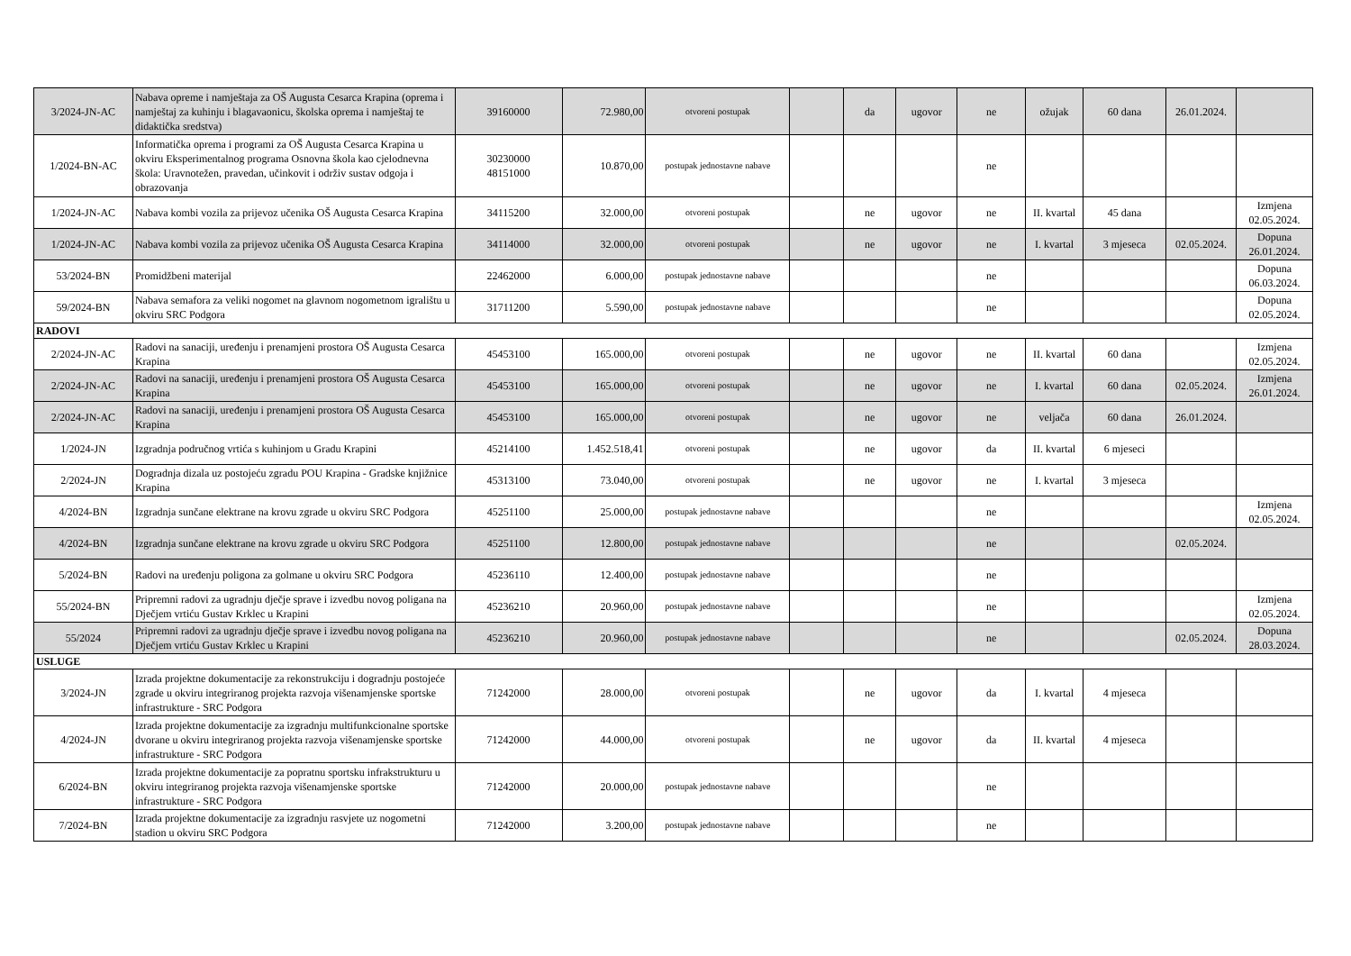| 3/2024-JN-AC | Nabava opreme i namještaja za OŠ Augusta Cesarca Krapina (oprema i namještaj za kuhinju i blagavaonicu, školska oprema i namještaj te didaktička sredstva) | 39160000 | 72.980,00 | otvoreni postupak | | da | ugovor | ne | ožujak | 60 dana | 26.01.2024. | |
| 1/2024-BN-AC | Informatička oprema i programi za OŠ Augusta Cesarca Krapina u okviru Eksperimentalnog programa Osnovna škola kao cjelodnevna škola: Uravnotežen, pravedan, učinkovit i održiv sustav odgoja i obrazovanja | 30230000 48151000 | 10.870,00 | postupak jednostavne nabave | | | | ne | | | | |
| 1/2024-JN-AC | Nabava kombi vozila za prijevoz učenika OŠ Augusta Cesarca Krapina | 34115200 | 32.000,00 | otvoreni postupak | | ne | ugovor | ne | II. kvartal | 45 dana | | Izmjena 02.05.2024. |
| 1/2024-JN-AC | Nabava kombi vozila za prijevoz učenika OŠ Augusta Cesarca Krapina | 34114000 | 32.000,00 | otvoreni postupak | | ne | ugovor | ne | I. kvartal | 3 mjeseca | 02.05.2024. | Dopuna 26.01.2024. |
| 53/2024-BN | Promidžbeni materijal | 22462000 | 6.000,00 | postupak jednostavne nabave | | | | ne | | | | Dopuna 06.03.2024. |
| 59/2024-BN | Nabava semafora za veliki nogomet na glavnom nogometnom igralištu u okviru SRC Podgora | 31711200 | 5.590,00 | postupak jednostavne nabave | | | | ne | | | | Dopuna 02.05.2024. |
| RADOVI | | | | | | | | | | | | |
| 2/2024-JN-AC | Radovi na sanaciji, uređenju i prenamjeni prostora OŠ Augusta Cesarca Krapina | 45453100 | 165.000,00 | otvoreni postupak | | ne | ugovor | ne | II. kvartal | 60 dana | | Izmjena 02.05.2024. |
| 2/2024-JN-AC | Radovi na sanaciji, uređenju i prenamjeni prostora OŠ Augusta Cesarca Krapina | 45453100 | 165.000,00 | otvoreni postupak | | ne | ugovor | ne | I. kvartal | 60 dana | 02.05.2024. | Izmjena 26.01.2024. |
| 2/2024-JN-AC | Radovi na sanaciji, uređenju i prenamjeni prostora OŠ Augusta Cesarca Krapina | 45453100 | 165.000,00 | otvoreni postupak | | ne | ugovor | ne | veljača | 60 dana | 26.01.2024. | |
| 1/2024-JN | Izgradnja područnog vrtića s kuhinjom u Gradu Krapini | 45214100 | 1.452.518,41 | otvoreni postupak | | ne | ugovor | da | II. kvartal | 6 mjeseci | | |
| 2/2024-JN | Dogradnja dizala uz postojeću zgradu POU Krapina - Gradske knjižnice Krapina | 45313100 | 73.040,00 | otvoreni postupak | | ne | ugovor | ne | I. kvartal | 3 mjeseca | | |
| 4/2024-BN | Izgradnja sunčane elektrane na krovu zgrade u okviru SRC Podgora | 45251100 | 25.000,00 | postupak jednostavne nabave | | | | ne | | | | Izmjena 02.05.2024. |
| 4/2024-BN | Izgradnja sunčane elektrane na krovu zgrade u okviru SRC Podgora | 45251100 | 12.800,00 | postupak jednostavne nabave | | | | ne | | | 02.05.2024. | |
| 5/2024-BN | Radovi na uređenju poligona za golmane u okviru SRC Podgora | 45236110 | 12.400,00 | postupak jednostavne nabave | | | | ne | | | | |
| 55/2024-BN | Pripremni radovi za ugradnju dječje sprave i izvedbu novog poligana na Dječjem vrtiću Gustav Krklec u Krapini | 45236210 | 20.960,00 | postupak jednostavne nabave | | | | ne | | | | Izmjena 02.05.2024. |
| 55/2024 | Pripremni radovi za ugradnju dječje sprave i izvedbu novog poligana na Dječjem vrtiću Gustav Krklec u Krapini | 45236210 | 20.960,00 | postupak jednostavne nabave | | | | ne | | | 02.05.2024. | Dopuna 28.03.2024. |
| USLUGE | | | | | | | | | | | | |
| 3/2024-JN | Izrada projektne dokumentacije za rekonstrukciju i dogradnju postojeće zgrade u okviru integriranog projekta razvoja višenamjenske sportske infrastrukture - SRC Podgora | 71242000 | 28.000,00 | otvoreni postupak | | ne | ugovor | da | I. kvartal | 4 mjeseca | | |
| 4/2024-JN | Izrada projektne dokumentacije za izgradnju multifunkcionalne sportske dvorane u okviru integriranog projekta razvoja višenamjenske sportske infrastrukture - SRC Podgora | 71242000 | 44.000,00 | otvoreni postupak | | ne | ugovor | da | II. kvartal | 4 mjeseca | | |
| 6/2024-BN | Izrada projektne dokumentacije za popratnu sportsku infrakstrukturu u okviru integriranog projekta razvoja višenamjenske sportske infrastrukture - SRC Podgora | 71242000 | 20.000,00 | postupak jednostavne nabave | | | | ne | | | | |
| 7/2024-BN | Izrada projektne dokumentacije za izgradnju rasvjete uz nogometni stadion u okviru SRC Podgora | 71242000 | 3.200,00 | postupak jednostavne nabave | | | | ne | | | | |